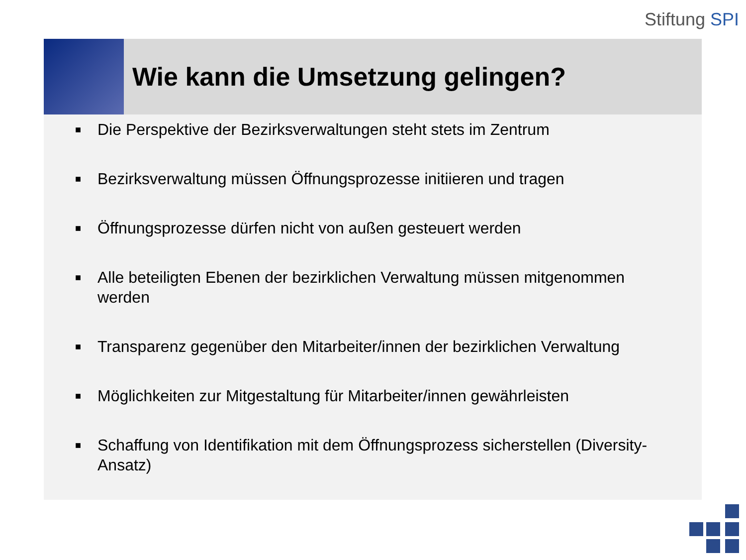Stiftung SPI
Wie kann die Umsetzung gelingen?
■ Die Perspektive der Bezirksverwaltungen steht stets im Zentrum
■ Bezirksverwaltung müssen Öffnungsprozesse initiieren und tragen
■ Öffnungsprozesse dürfen nicht von außen gesteuert werden
■ Alle beteiligten Ebenen der bezirklichen Verwaltung müssen mitgenommen werden
■ Transparenz gegenüber den Mitarbeiter/innen der bezirklichen Verwaltung
■ Möglichkeiten zur Mitgestaltung für Mitarbeiter/innen gewährleisten
■ Schaffung von Identifikation mit dem Öffnungsprozess sicherstellen (Diversity-Ansatz)